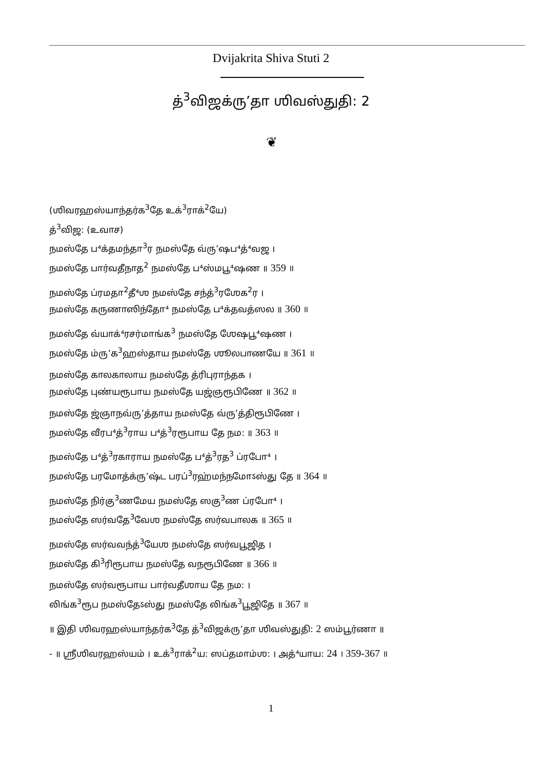Dvijakrita Shiva Stuti 2
த்<sup>3</sup>விஜக்ரு’தா ஶிவஸ்துதி: 2
❦
(ஶிவரஹஸ்யாந்தர்க<sup>3</sup>தே உக்<sup>3</sup>ராக்<sup>2</sup>யே)
த்<sup>3</sup>விஜ: (உவாச)
நமஸ்தே ப⁴க்தமந்தா<sup>3</sup>ர நமஸ்தே வ்ரு’ஷப⁴த்⁴வஜ ।
நமஸ்தே பார்வதீநாத<sup>2</sup> நமஸ்தே ப⁴ஸ்மபூ⁴ஷண ॥ 359 ॥
நமஸ்தே ப்ரமதா<sup>2</sup>தீ⁴ஶ நமஸ்தே சந்த்<sup>3</sup>ரஶேக<sup>2</sup>ர ।
நமஸ்தே கருணாஸிந்தோ⁴ நமஸ்தே ப⁴க்தவத்ஸல ॥ 360 ॥
நமஸ்தே வ்யாக்⁴ரசர்மாங்க<sup>3</sup> நமஸ்தே ஶேஷபூ⁴ஷண ।
நமஸ்தே ம்ரு’க<sup>3</sup>ஹஸ்தாய நமஸ்தே ஶூலபாணயே ॥ 361 ॥
நமஸ்தே காலகாலாய நமஸ்தே த்ரிபுராந்தக ।
நமஸ்தே புண்யரூபாய நமஸ்தே யஜ்ஞரூபிணே ॥ 362 ॥
நமஸ்தே ஜ்ஞாநவ்ரு’த்தாய நமஸ்தே வ்ரு’த்திரூபிணே ।
நமஸ்தே வீரப⁴த்<sup>3</sup>ராய ப⁴த்<sup>3</sup>ரரூபாய தே நம: ॥ 363 ॥
நமஸ்தே ப⁴த்<sup>3</sup>ரகாராய நமஸ்தே ப⁴த்<sup>3</sup>ரத<sup>3</sup> ப்ரபோ⁴ ।
நமஸ்தே பரமோத்க்ரு’ஷ்ட பரப்<sup>3</sup>ரஹ்மந்நமோऽஸ்து தே ॥ 364 ॥
நமஸ்தே நிர்கு<sup>3</sup>ணமேய நமஸ்தே ஸகு<sup>3</sup>ண ப்ரபோ⁴ ।
நமஸ்தே ஸர்வதே<sup>3</sup>வேஶ நமஸ்தே ஸர்வபாலக ॥ 365 ॥
நமஸ்தே ஸர்வவந்த்<sup>3</sup>யேஶ நமஸ்தே ஸர்வபூஜித ।
நமஸ்தே கி<sup>3</sup>ரிரூபாய நமஸ்தே வநரூபிணே ॥ 366 ॥
நமஸ்தே ஸர்வரூபாய பார்வதீஶாய தே நம: ।
லிங்க<sup>3</sup>ரூப நமஸ்தேऽஸ்து நமஸ்தே லிங்க<sup>3</sup>பூஜிதே ॥ 367 ॥
॥ இதி ஶிவரஹஸ்யாந்தர்க<sup>3</sup>தே த்<sup>3</sup>விஜக்ரு’தா ஶிவஸ்துதி: 2 ஸம்பூர்ணா ॥
- ॥ ஶ்ரீஶிவரஹஸ்யம் । உக்<sup>3</sup>ராக்<sup>2</sup>ய: ஸப்தமாம்ஶ: । அத்⁴யாய: 24 । 359-367 ॥
1